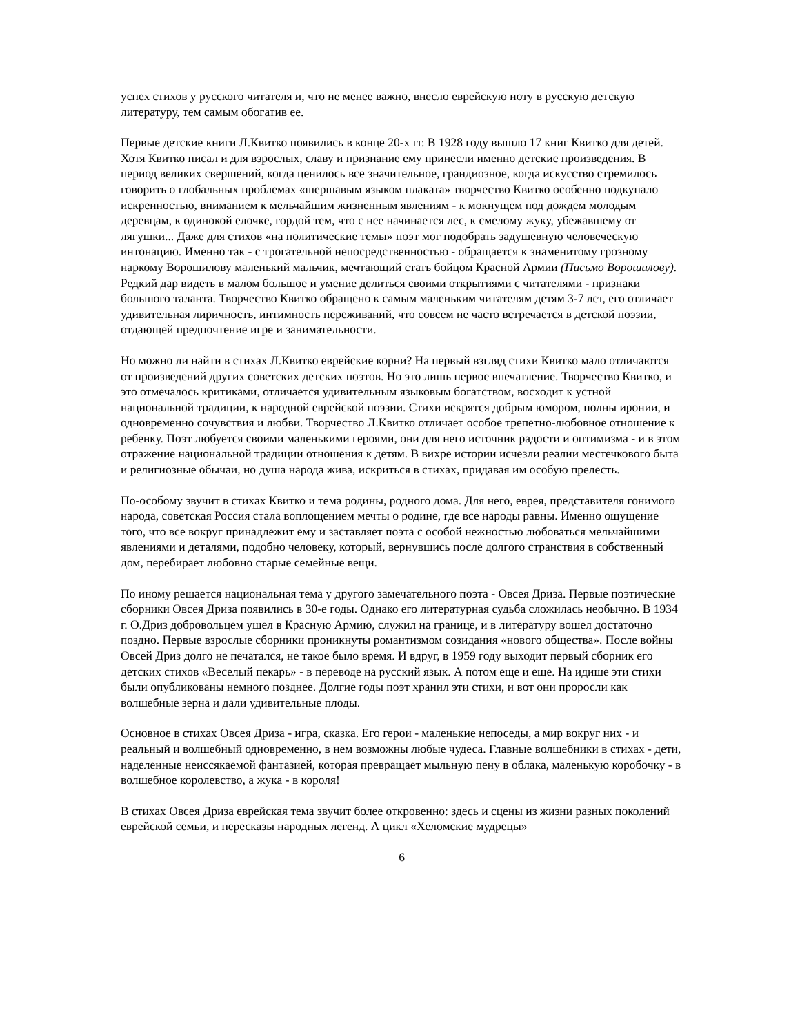успех стихов у русского читателя и, что не менее важно, внесло еврейскую ноту в русскую детскую литературу, тем самым обогатив ее.
Первые детские книги Л.Квитко появились в конце 20-х гг. В 1928 году вышло 17 книг Квитко для детей. Хотя Квитко писал и для взрослых, славу и признание ему принесли именно детские произведения. В период великих свершений, когда ценилось все значительное, грандиозное, когда искусство стремилось говорить о глобальных проблемах «шершавым языком плаката» творчество Квитко особенно подкупало искренностью, вниманием к мельчайшим жизненным явлениям - к мокнущем под дождем молодым деревцам, к одинокой елочке, гордой тем, что с нее начинается лес, к смелому жуку, убежавшему от лягушки... Даже для стихов «на политические темы» поэт мог подобрать задушевную человеческую интонацию. Именно так - с трогательной непосредственностью - обращается к знаменитому грозному наркому Ворошилову маленький мальчик, мечтающий стать бойцом Красной Армии (Письмо Ворошилову). Редкий дар видеть в малом большое и умение делиться своими открытиями с читателями - признаки большого таланта. Творчество Квитко обращено к самым маленьким читателям детям 3-7 лет, его отличает удивительная лиричность, интимность переживаний, что совсем не часто встречается в детской поэзии, отдающей предпочтение игре и занимательности.
Но можно ли найти в стихах Л.Квитко еврейские корни? На первый взгляд стихи Квитко мало отличаются от произведений других советских детских поэтов. Но это лишь первое впечатление. Творчество Квитко, и это отмечалось критиками, отличается удивительным языковым богатством, восходит к устной национальной традиции, к народной еврейской поэзии. Стихи искрятся добрым юмором, полны иронии, и одновременно сочувствия и любви. Творчество Л.Квитко отличает особое трепетно-любовное отношение к ребенку. Поэт любуется своими маленькими героями, они для него источник радости и оптимизма - и в этом отражение национальной традиции отношения к детям. В вихре истории исчезли реалии местечкового быта и религиозные обычаи, но душа народа жива, искриться в стихах, придавая им особую прелесть.
По-особому звучит в стихах Квитко и тема родины, родного дома. Для него, еврея, представителя гонимого народа, советская Россия стала воплощением мечты о родине, где все народы равны. Именно ощущение того, что все вокруг принадлежит ему и заставляет поэта с особой нежностью любоваться мельчайшими явлениями и деталями, подобно человеку, который, вернувшись после долгого странствия в собственный дом, перебирает любовно старые семейные вещи.
По иному решается национальная тема у другого замечательного поэта - Овсея Дриза. Первые поэтические сборники Овсея Дриза появились в 30-е годы. Однако его литературная судьба сложилась необычно. В 1934 г. О.Дриз добровольцем ушел в Красную Армию, служил на границе, и в литературу вошел достаточно поздно. Первые взрослые сборники проникнуты романтизмом созидания «нового общества». После войны Овсей Дриз долго не печатался, не такое было время. И вдруг, в 1959 году выходит первый сборник его детских стихов «Веселый пекарь» - в переводе на русский язык. А потом еще и еще. На идише эти стихи были опубликованы немного позднее. Долгие годы поэт хранил эти стихи, и вот они проросли как волшебные зерна и дали удивительные плоды.
Основное в стихах Овсея Дриза - игра, сказка. Его герои - маленькие непоседы, а мир вокруг них - и реальный и волшебный одновременно, в нем возможны любые чудеса. Главные волшебники в стихах - дети, наделенные неиссякаемой фантазией, которая превращает мыльную пену в облака, маленькую коробочку - в волшебное королевство, а жука - в короля!
В стихах Овсея Дриза еврейская тема звучит более откровенно: здесь и сцены из жизни разных поколений еврейской семьи, и пересказы народных легенд. А цикл «Хеломские мудрецы»
6